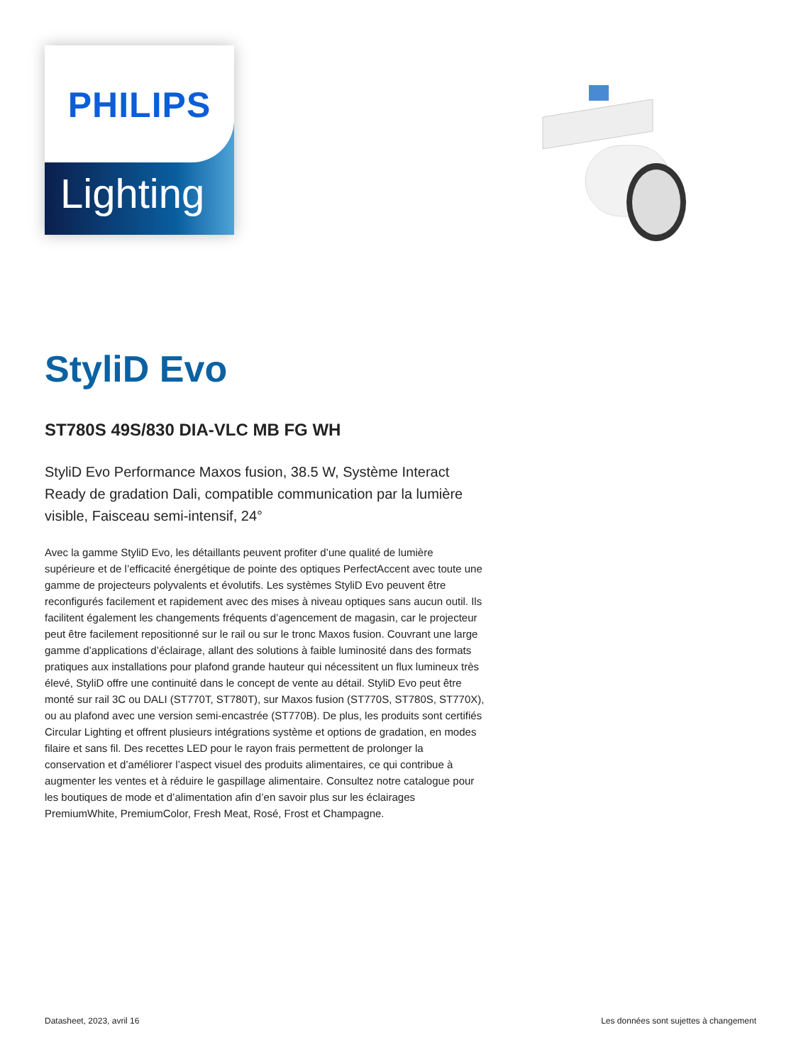Lighting
PHILIPS
StyliD Evo
ST780S 49S/830 DIA-VLC MB FG WH
StyliD Evo Performance Maxos fusion, 38.5 W, Système Interact Ready de gradation Dali, compatible communication par la lumière visible, Faisceau semi-intensif, 24°
Avec la gamme StyliD Evo, les détaillants peuvent profiter d’une qualité de lumière supérieure et de l’efficacité énergétique de pointe des optiques PerfectAccent avec toute une gamme de projecteurs polyvalents et évolutifs. Les systèmes StyliD Evo peuvent être reconfigurés facilement et rapidement avec des mises à niveau optiques sans aucun outil. Ils facilitent également les changements fréquents d’agencement de magasin, car le projecteur peut être facilement repositionné sur le rail ou sur le tronc Maxos fusion. Couvrant une large gamme d’applications d’éclairage, allant des solutions à faible luminosité dans des formats pratiques aux installations pour plafond grande hauteur qui nécessitent un flux lumineux très élevé, StyliD offre une continuité dans le concept de vente au détail. StyliD Evo peut être monté sur rail 3C ou DALI (ST770T, ST780T), sur Maxos fusion (ST770S, ST780S, ST770X), ou au plafond avec une version semi-encastrée (ST770B). De plus, les produits sont certifiés Circular Lighting et offrent plusieurs intégrations système et options de gradation, en modes filaire et sans fil. Des recettes LED pour le rayon frais permettent de prolonger la conservation et d’améliorer l’aspect visuel des produits alimentaires, ce qui contribue à augmenter les ventes et à réduire le gaspillage alimentaire. Consultez notre catalogue pour les boutiques de mode et d’alimentation afin d’en savoir plus sur les éclairages PremiumWhite, PremiumColor, Fresh Meat, Rosé, Frost et Champagne.
Datasheet, 2023, avril 16 Les données sont sujettes à changement